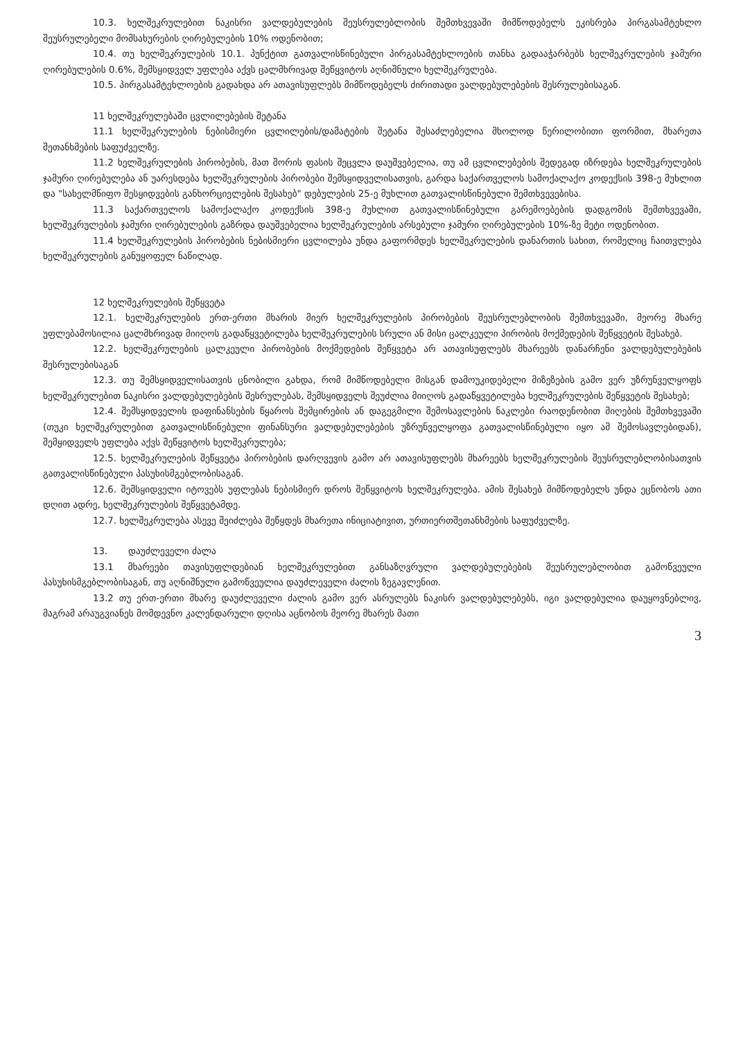10.3. ხელშეკრულებით ნაკისრი ვალდებულების შეუსრულებლობის შემთხვევაში მიმწოდებელს ეკისრება პირგასამტეხლო შეუსრულებელი მომსახურების ღირებულების 10% ოდენობით;
10.4. თუ ხელშეკრულების 10.1. პუნქტით გათვალისწინებული პირგასამტეხლოების თანხა გადააჭარბებს ხელშეკრულების ჯამური ღირებულების 0.6%, შემსყიდველ უფლება აქვს ცალმხრივად შეწყვიტოს აღნიშნული ხელშეკრულება.
10.5. პირგასამტეხლოების გადახდა არ ათავისუფლებს მიმწოდებელს ძირითადი ვალდებულებების შესრულებისაგან.
11 ხელშეკრულებაში ცვლილებების შეტანა
11.1 ხელშეკრულების ნებისმიერი ცვლილების/დამატების შეტანა შესაძლებელია მხოლოდ წერილობითი ფორმით, მხარეთა შეთანხმების საფუძველზე.
11.2 ხელშეკრულების პირობების, მათ შორის ფასის შეცვლა დაუშვებელია, თუ ამ ცვლილებების შედეგად იზრდება ხელშეკრულების ჯამური ღირებულება ან უარესდება ხელშეკრულების პირობები შემსყიდველისათვის, გარდა საქართველოს სამოქალაქო კოდექსის 398-ე მუხლით და "სახელმწიფო შესყიდვების განხორციელების შესახებ" დებულების 25-ე მუხლით გათვალისწინებული შემთხვევებისა.
11.3 საქართველოს სამოქალაქო კოდექსის 398-ე მუხლით გათვალისწინებული გარემოებების დადგომის შემთხვევაში, ხელშეკრულების ჯამური ღირებულების გაზრდა დაუშვებელია ხელშეკრულების არსებული ჯამური ღირებულების 10%-ზე მეტი ოდენობით.
11.4 ხელშეკრულების პირობების ნებისმიერი ცვლილება უნდა გაფორმდეს ხელშეკრულების დანართის სახით, რომელიც ჩაითვლება ხელშეკრულების განუყოფელ ნაწილად.
12 ხელშეკრულების შეწყვეტა
12.1. ხელშეკრულების ერთ-ერთი მხარის მიერ ხელშეკრულების პირობების შეუსრულებლობის შემთხვევაში, მეორე მხარე უფლებამოსილია ცალმხრივად მიიღოს გადაწყვეტილება ხელშეკრულების სრული ან მისი ცალკეული პირობის მოქმედების შეწყვეტის შესახებ.
12.2. ხელშეკრულების ცალკეული პირობების მოქმედების შეწყვეტა არ ათავისუფლებს მხარეებს დანარჩენი ვალდებულებების შესრულებისაგან
12.3. თუ შემსყიდველისათვის ცნობილი გახდა, რომ მიმწოდებელი მისგან დამოუკიდებელი მიზეზების გამო ვერ უზრუნველყოფს ხელშეკრულებით ნაკისრი ვალდებულებების შესრულებას, შემსყიდველს შეუძლია მიიღოს გადაწყვეტილება ხელშეკრულების შეწყვეტის შესახებ;
12.4. შემსყიდველის დაფინანსების წყაროს შემცირების ან დაგეგმილი შემოსავლების ნაკლები რაოდენობით მიღების შემთხვევაში (თუკი ხელშეკრულებით გათვალისწინებული ფინანსური ვალდებულებების უზრუნველყოფა გათვალისწინებული იყო ამ შემოსავლებიდან), შემყიდველს უფლება აქვს შეწყვიტოს ხელშეკრულება;
12.5. ხელშეკრულების შეწყვეტა პირობების დარღვევის გამო არ ათავისუფლებს მხარეებს ხელშეკრულების შეუსრულებლობისათვის გათვალისწინებული პასუხისმგებლობისაგან.
12.6. შემსყიდველი იტოვებს უფლებას ნებისმიერ დროს შეწყვიტოს ხელშეკრულება. ამის შესახებ მიმწოდებელს უნდა ეცნობოს ათი დღით ადრე, ხელშეკრულების შეწყვეტამდე.
12.7. ხელშეკრულება ასევე შეიძლება შეწყდეს მხარეთა ინიციატივით, ურთიერთშეთანხმების საფუძველზე.
13. დაუძლეველი ძალა
13.1 მხარეები თავისუფლდებიან ხელშეკრულებით განსაზღვრული ვალდებულებების შეუსრულებლობით გამოწვეული პასუხისმგებლობისაგან, თუ აღნიშნული გამოწვეულია დაუძლეველი ძალის ზეგავლენით.
13.2 თუ ერთ-ერთი მხარე დაუძლეველი ძალის გამო ვერ ასრულებს ნაკისრ ვალდებულებებს, იგი ვალდებულია დაუყოვნებლივ, მაგრამ არაუგვიანეს მომდევნო კალენდარული დღისა აცნობოს მეორე მხარეს მათი
3